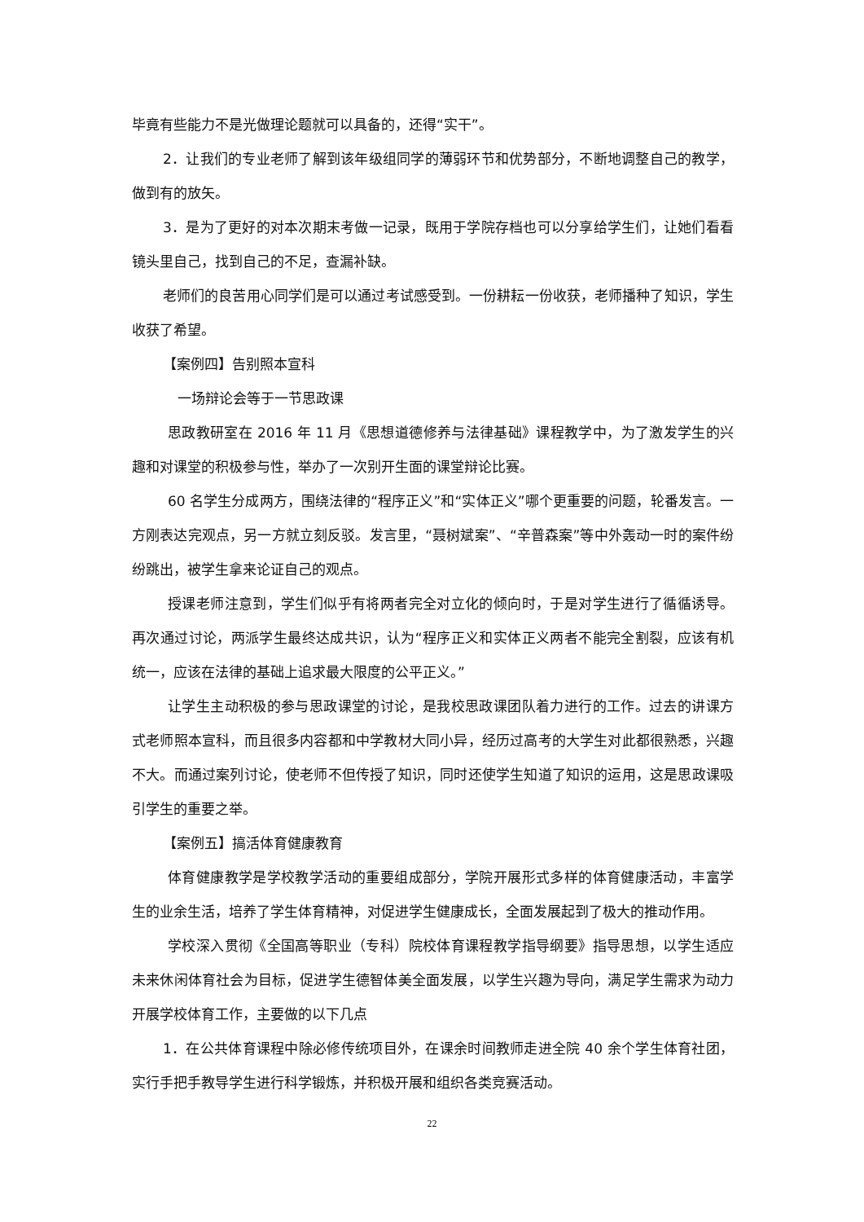毕竟有些能力不是光做理论题就可以具备的，还得“实干”。
2．让我们的专业老师了解到该年级组同学的薄弱环节和优势部分，不断地调整自己的教学，做到有的放矢。
3．是为了更好的对本次期末考做一记录，既用于学院存档也可以分享给学生们，让她们看看镜头里自己，找到自己的不足，查漏补缺。
老师们的良苦用心同学们是可以通过考试感受到。一份耕耘一份收获，老师播种了知识，学生收获了希望。
【案例四】告别照本宣科
一场辩论会等于一节思政课
思政教研室在 2016 年 11 月《思想道德修养与法律基础》课程教学中，为了激发学生的兴趣和对课堂的积极参与性，举办了一次别开生面的课堂辩论比赛。
60 名学生分成两方，围绕法律的“程序正义”和“实体正义”哪个更重要的问题，轮番发言。一方刚表达完观点，另一方就立刻反驳。发言里，“聂树斌案”、“辛普森案”等中外轰动一时的案件纷纷跳出，被学生拿来论证自己的观点。
授课老师注意到，学生们似乎有将两者完全对立化的倾向时，于是对学生进行了循循诱导。再次通过讨论，两派学生最终达成共识，认为“程序正义和实体正义两者不能完全割裂，应该有机统一，应该在法律的基础上追求最大限度的公平正义。”
让学生主动积极的参与思政课堂的讨论，是我校思政课团队着力进行的工作。过去的讲课方式老师照本宣科，而且很多内容都和中学教材大同小异，经历过高考的大学生对此都很熟悉，兴趣不大。而通过案列讨论，使老师不但传授了知识，同时还使学生知道了知识的运用，这是思政课吸引学生的重要之举。
【案例五】搞活体育健康教育
体育健康教学是学校教学活动的重要组成部分，学院开展形式多样的体育健康活动，丰富学生的业余生活，培养了学生体育精神，对促进学生健康成长，全面发展起到了极大的推动作用。
学校深入贯彻《全国高等职业（专科）院校体育课程教学指导纲要》指导思想，以学生适应未来休闲体育社会为目标，促进学生德智体美全面发展，以学生兴趣为导向，满足学生需求为动力开展学校体育工作，主要做的以下几点
1．在公共体育课程中除必修传统项目外，在课余时间教师走进全院 40 余个学生体育社团，实行手把手教导学生进行科学锻炼，并积极开展和组织各类竞赛活动。
22